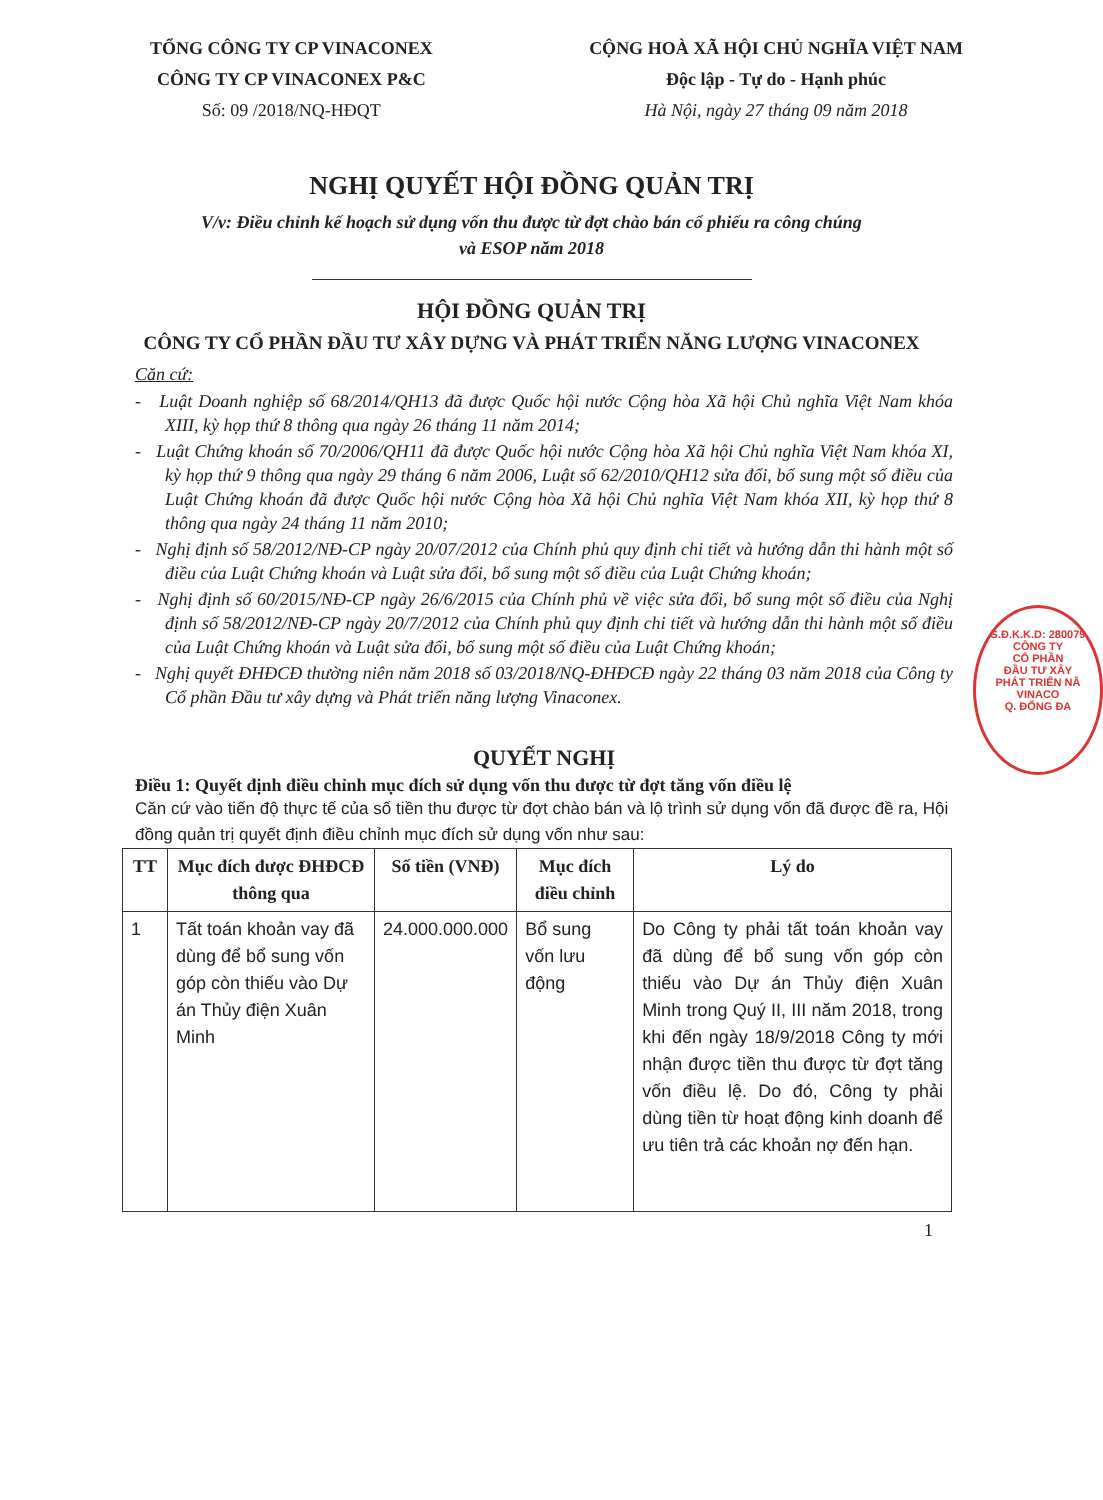TỔNG CÔNG TY CP VINACONEX
CÔNG TY CP VINACONEX P&C
Số: 09 /2018/NQ-HĐQT
CỘNG HOÀ XÃ HỘI CHỦ NGHĨA VIỆT NAM
Độc lập - Tự do - Hạnh phúc
Hà Nội, ngày 27 tháng 09 năm 2018
NGHỊ QUYẾT HỘI ĐỒNG QUẢN TRỊ
V/v: Điều chỉnh kế hoạch sử dụng vốn thu được từ đợt chào bán cổ phiếu ra công chúng và ESOP năm 2018
HỘI ĐỒNG QUẢN TRỊ
CÔNG TY CỔ PHẦN ĐẦU TƯ XÂY DỰNG VÀ PHÁT TRIỂN NĂNG LƯỢNG VINACONEX
Căn cứ:
- Luật Doanh nghiệp số 68/2014/QH13 đã được Quốc hội nước Cộng hòa Xã hội Chủ nghĩa Việt Nam khóa XIII, kỳ họp thứ 8 thông qua ngày 26 tháng 11 năm 2014;
- Luật Chứng khoán số 70/2006/QH11 đã được Quốc hội nước Cộng hòa Xã hội Chủ nghĩa Việt Nam khóa XI, kỳ họp thứ 9 thông qua ngày 29 tháng 6 năm 2006, Luật số 62/2010/QH12 sửa đổi, bổ sung một số điều của Luật Chứng khoán đã được Quốc hội nước Cộng hòa Xã hội Chủ nghĩa Việt Nam khóa XII, kỳ họp thứ 8 thông qua ngày 24 tháng 11 năm 2010;
- Nghị định số 58/2012/NĐ-CP ngày 20/07/2012 của Chính phủ quy định chi tiết và hướng dẫn thi hành một số điều của Luật Chứng khoán và Luật sửa đổi, bổ sung một số điều của Luật Chứng khoán;
- Nghị định số 60/2015/NĐ-CP ngày 26/6/2015 của Chính phủ về việc sửa đổi, bổ sung một số điều của Nghị định số 58/2012/NĐ-CP ngày 20/7/2012 của Chính phủ quy định chi tiết và hướng dẫn thi hành một số điều của Luật Chứng khoán và Luật sửa đổi, bổ sung một số điều của Luật Chứng khoán;
- Nghị quyết ĐHĐCĐ thường niên năm 2018 số 03/2018/NQ-ĐHĐCĐ ngày 22 tháng 03 năm 2018 của Công ty Cổ phần Đầu tư xây dựng và Phát triển năng lượng Vinaconex.
QUYẾT NGHỊ
Điều 1: Quyết định điều chỉnh mục đích sử dụng vốn thu được từ đợt tăng vốn điều lệ
Căn cứ vào tiến độ thực tế của số tiền thu được từ đợt chào bán và lộ trình sử dụng vốn đã được đề ra, Hội đồng quản trị quyết định điều chỉnh mục đích sử dụng vốn như sau:
| TT | Mục đích được ĐHĐCĐ thông qua | Số tiền (VNĐ) | Mục đích điều chỉnh | Lý do |
| --- | --- | --- | --- | --- |
| 1 | Tất toán khoản vay đã dùng để bổ sung vốn góp còn thiếu vào Dự án Thủy điện Xuân Minh | 24.000.000.000 | Bổ sung vốn lưu động | Do Công ty phải tất toán khoản vay đã dùng để bổ sung vốn góp còn thiếu vào Dự án Thủy điện Xuân Minh trong Quý II, III năm 2018, trong khi đến ngày 18/9/2018 Công ty mới nhận được tiền thu được từ đợt tăng vốn điều lệ. Do đó, Công ty phải dùng tiền từ hoạt động kinh doanh để ưu tiên trả các khoản nợ đến hạn. |
1
S.Đ.K.K.D: 280079
CÔNG TY
CỔ PHẦN
ĐẦU TƯ XÂY
PHÁT TRIỂN NĂ
VINACO
Q. ĐỐNG ĐA